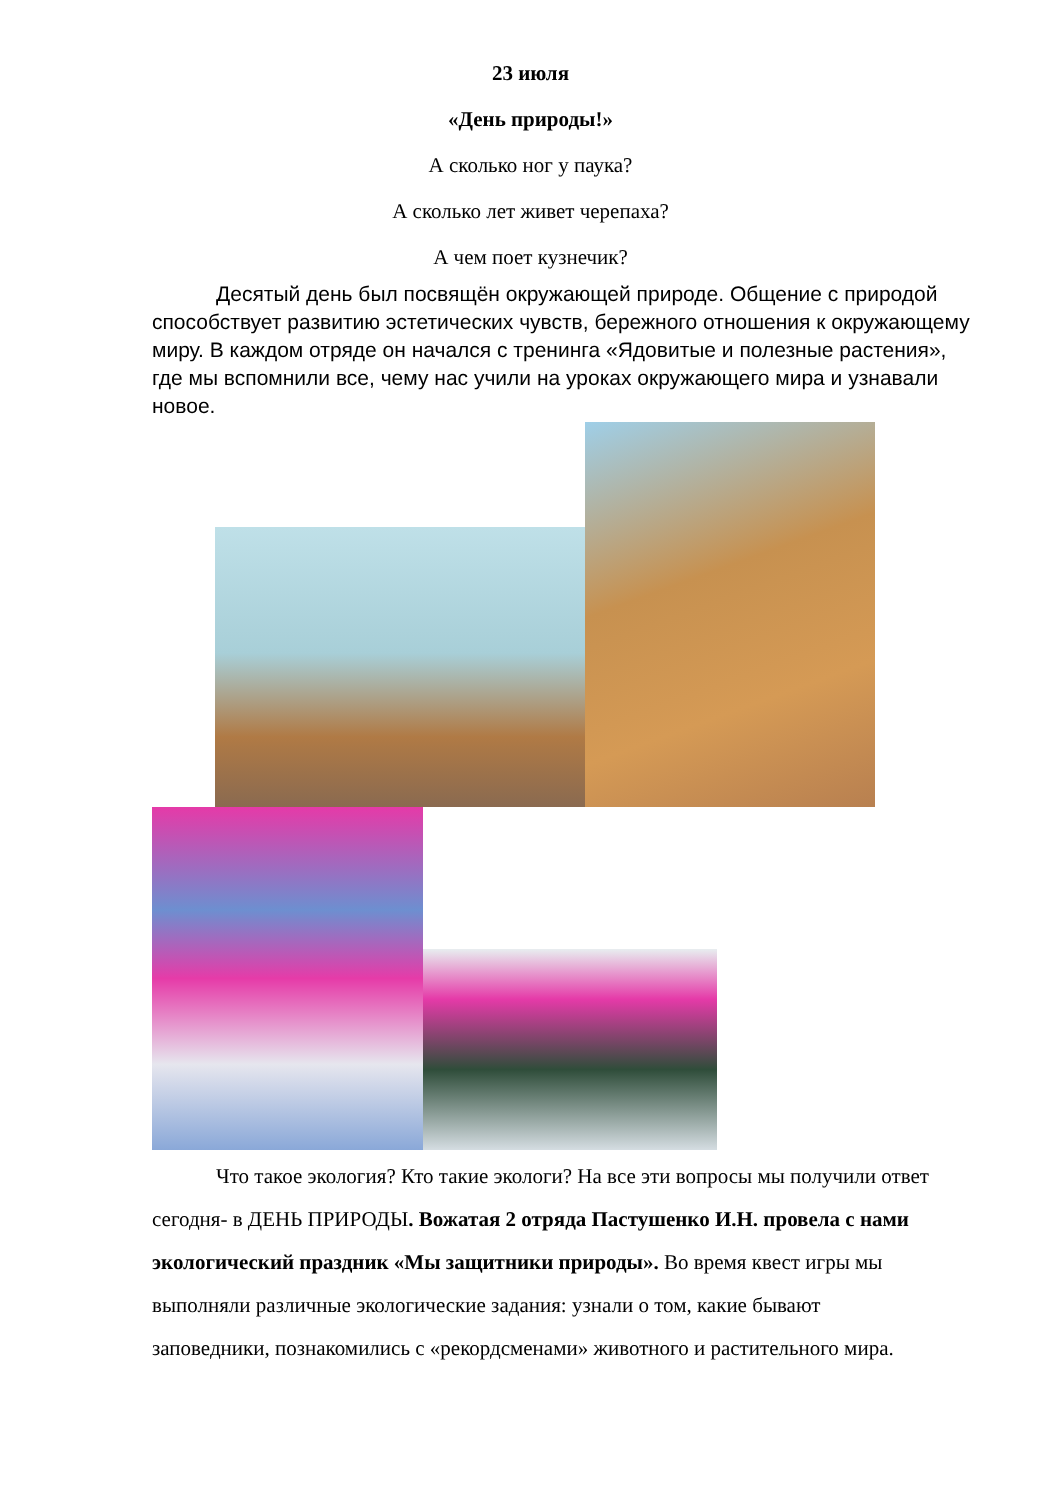23 июля
«День природы!»
А сколько ног у паука?
А сколько лет живет черепаха?
А чем поет кузнечик?
Десятый день был посвящён окружающей природе. Общение с природой способствует развитию эстетических чувств, бережного отношения к окружающему миру. В каждом отряде он начался с тренинга «Ядовитые и полезные растения», где мы вспомнили все, чему нас учили на уроках окружающего мира и узнавали новое.
Что такое экология? Кто такие экологи? На все эти вопросы мы получили ответ сегодня- в ДЕНЬ ПРИРОДЫ. Вожатая 2 отряда Пастушенко И.Н. провела с нами экологический праздник «Мы защитники природы». Во время квест игры мы выполняли различные экологические задания: узнали о том, какие бывают заповедники, познакомились с «рекордсменами» животного и растительного мира.